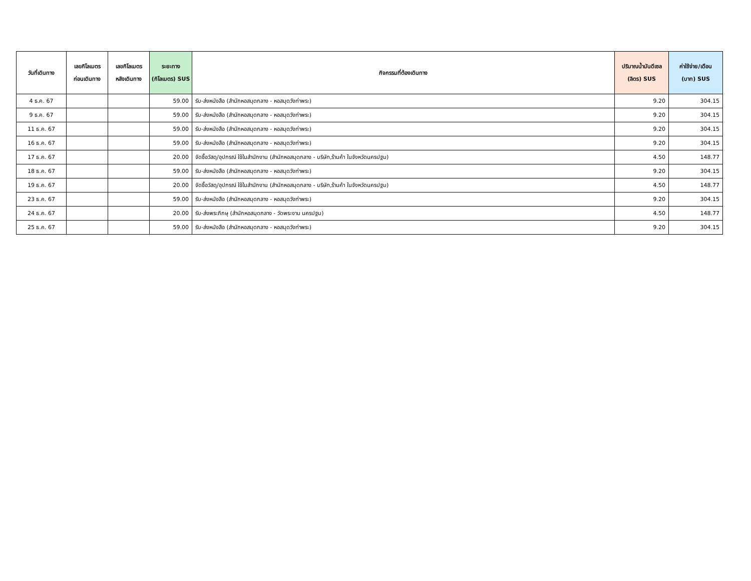| วันที่เดินทาง | เลขกิโลเมตร ก่อนเดินทาง | เลขกิโลเมตร หลังเดินทาง | ระยะทาง (กิโลเมตร) SUS | กิจกรรมที่ต้องเดินทาง | ปริมาณน้ำมันดีเซล (ลิตร) SUS | ค่าใช้จ่าย/เดือน (บาท) SUS |
| --- | --- | --- | --- | --- | --- | --- |
| 4 ธ.ค. 67 | | | 59.00 | รับ-ส่งหนังสือ (สำนักหอสมุดกลาง - หอสมุดวังท่าพระ) | 9.20 | 304.15 |
| 9 ธ.ค. 67 | | | 59.00 | รับ-ส่งหนังสือ (สำนักหอสมุดกลาง - หอสมุดวังท่าพระ) | 9.20 | 304.15 |
| 11 ธ.ค. 67 | | | 59.00 | รับ-ส่งหนังสือ (สำนักหอสมุดกลาง - หอสมุดวังท่าพระ) | 9.20 | 304.15 |
| 16 ธ.ค. 67 | | | 59.00 | รับ-ส่งหนังสือ (สำนักหอสมุดกลาง - หอสมุดวังท่าพระ) | 9.20 | 304.15 |
| 17 ธ.ค. 67 | | | 20.00 | จัดซื้อวัสดุ/อุปกรณ์ ใช้ในสำนักงาน (สำนักหอสมุดกลาง - บริษัท,ร้านค้า ในจังหวัดนครปฐม) | 4.50 | 148.77 |
| 18 ธ.ค. 67 | | | 59.00 | รับ-ส่งหนังสือ (สำนักหอสมุดกลาง - หอสมุดวังท่าพระ) | 9.20 | 304.15 |
| 19 ธ.ค. 67 | | | 20.00 | จัดซื้อวัสดุ/อุปกรณ์ ใช้ในสำนักงาน (สำนักหอสมุดกลาง - บริษัท,ร้านค้า ในจังหวัดนครปฐม) | 4.50 | 148.77 |
| 23 ธ.ค. 67 | | | 59.00 | รับ-ส่งหนังสือ (สำนักหอสมุดกลาง - หอสมุดวังท่าพระ) | 9.20 | 304.15 |
| 24 ธ.ค. 67 | | | 20.00 | รับ-ส่งพระภิกษุ (สำนักหอสมุดกลาง - วัดพระงาม นครปฐม) | 4.50 | 148.77 |
| 25 ธ.ค. 67 | | | 59.00 | รับ-ส่งหนังสือ (สำนักหอสมุดกลาง - หอสมุดวังท่าพระ) | 9.20 | 304.15 |